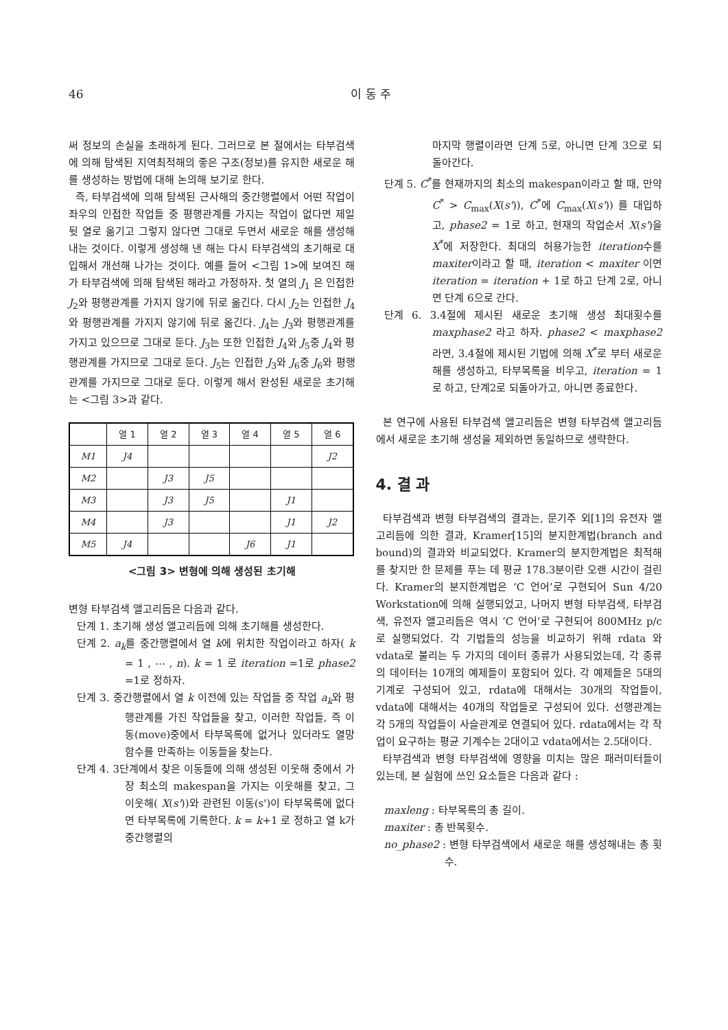46 이 동 주
써 정보의 손실을 초래하게 된다. 그러므로 본 절에서는 타부검색에 의해 탐색된 지역최적해의 좋은 구조(정보)를 유지한 새로운 해를 생성하는 방법에 대해 논의해 보기로 한다.
즉, 타부검색에 의해 탐색된 근사해의 중간행렬에서 어떤 작업이 좌우의 인접한 작업들 중 평행관계를 가지는 작업이 없다면 제일 뒷 열로 옮기고 그렇지 않다면 그대로 두면서 새로운 해를 생성해 내는 것이다. 이렇게 생성해 낸 해는 다시 타부검색의 초기해로 대입해서 개선해 나가는 것이다. 예를 들어 <그림 1>에 보여진 해가 타부검색에 의해 탐색된 해라고 가정하자. 첫 열의 J<sub>1</sub> 은 인접한 J<sub>2</sub>와 평행관계를 가지지 않기에 뒤로 옮긴다. 다시 J<sub>2</sub>는 인접한 J<sub>4</sub>와 평행관계를 가지지 않기에 뒤로 옮긴다. J<sub>4</sub>는 J<sub>3</sub>와 평행관계를 가지고 있으므로 그대로 둔다. J<sub>3</sub>는 또한 인접한 J<sub>4</sub>와 J<sub>5</sub>중 J<sub>4</sub>와 평행관계를 가지므로 그대로 둔다. J<sub>5</sub>는 인접한 J<sub>3</sub>와 J<sub>6</sub>중 J<sub>6</sub>와 평행관계를 가지므로 그대로 둔다. 이렇게 해서 완성된 새로운 초기해는 <그림 3>과 같다.
| | 열 1 | 열 2 | 열 3 | 열 4 | 열 5 | 열 6 |
| --- | --- | --- | --- | --- | --- | --- |
| M1 | J4 | | | | | J2 |
| M2 | | J3 | J5 | | | |
| M3 | | J3 | J5 | | J1 | |
| M4 | | J3 | | | J1 | J2 |
| M5 | J4 | | | J6 | J1 | |
<그림 3> 변형에 의해 생성된 초기해
변형 타부검색 앨고리듬은 다음과 같다.
단계 1. 초기해 생성 앨고리듬에 의해 초기해를 생성한다.
단계 2. a<sub>k</sub>를 중간행렬에서 열 k에 위치한 작업이라고 하자( k = 1 , ⋯ , n). k = 1 로 iteration =1로 phase2 =1로 정하자.
단계 3. 중간행렬에서 열 k 이전에 있는 작업들 중 작업 a<sub>k</sub>와 평행관계를 가진 작업들을 찾고, 이러한 작업들, 즉 이동(move)중에서 타부목록에 없거나 있더라도 열망함수를 만족하는 이동들을 찾는다.
단계 4. 3단계에서 찾은 이동들에 의해 생성된 이웃해 중에서 가장 최소의 makespan을 가지는 이웃해를 찾고, 그 이웃해( X(s'))와 관련된 이동(s')이 타부목록에 없다면 타부목록에 기록한다. k = k+1 로 정하고 열 k가 중간행렬의
마지막 행렬이라면 단계 5로, 아니면 단계 3으로 되돌아간다.
단계 5. C<sup>*</sup>를 현재까지의 최소의 makespan이라고 할 때, 만약 C<sup>*</sup> > C<sub>max</sub>(X(s')), C<sup>*</sup>에 C<sub>max</sub>(X(s')) 를 대입하고, phase2 = 1로 하고, 현재의 작업순서 X(s')을 X<sup>*</sup>에 저장한다. 최대의 허용가능한 iteration수를 maxiter이라고 할 때, iteration < maxiter 이면 iteration = iteration + 1로 하고 단계 2로, 아니면 단계 6으로 간다.
단계 6. 3.4절에 제시된 새로운 초기해 생성 최대횟수를 maxphase2 라고 하자. phase2 < maxphase2 라면, 3.4절에 제시된 기법에 의해 X<sup>*</sup>로 부터 새로운 해를 생성하고, 타부목록을 비우고, iteration = 1로 하고, 단계2로 되돌아가고, 아니면 종료한다.
본 연구에 사용된 타부검색 앨고리듬은 변형 타부검색 앨고리듬에서 새로운 초기해 생성을 제외하면 동일하므로 생략한다.
4. 결 과
타부검색과 변형 타부검색의 결과는, 문기주 외[1]의 유전자 앨고리듬에 의한 결과, Kramer[15]의 분지한계법(branch and bound)의 결과와 비교되었다. Kramer의 분지한계법은 최적해를 찾지만 한 문제를 푸는 데 평균 178.3분이란 오랜 시간이 걸린다. Kramer의 분지한계법은 ‘C 언어’로 구현되어 Sun 4/20 Workstation에 의해 실행되었고, 나머지 변형 타부검색, 타부검색, 유전자 앨고리듬은 역시 ‘C 언어’로 구현되어 800MHz p/c로 실행되었다. 각 기법들의 성능을 비교하기 위해 rdata 와 vdata로 불리는 두 가지의 데이터 종류가 사용되었는데, 각 종류의 데이터는 10개의 예제들이 포함되어 있다. 각 예제들은 5대의 기계로 구성되어 있고, rdata에 대해서는 30개의 작업들이, vdata에 대해서는 40개의 작업들로 구성되어 있다. 선행관계는 각 5개의 작업들이 사슬관계로 연결되어 있다. rdata에서는 각 작업이 요구하는 평균 기계수는 2대이고 vdata에서는 2.5대이다.
타부검색과 변형 타부검색에 영향을 미치는 많은 패러미터들이 있는데, 본 실험에 쓰인 요소들은 다음과 같다 :
maxleng : 타부목록의 총 길이.
maxiter : 총 반복횟수.
no_phase2 : 변형 타부검색에서 새로운 해를 생성해내는 총 횟수.